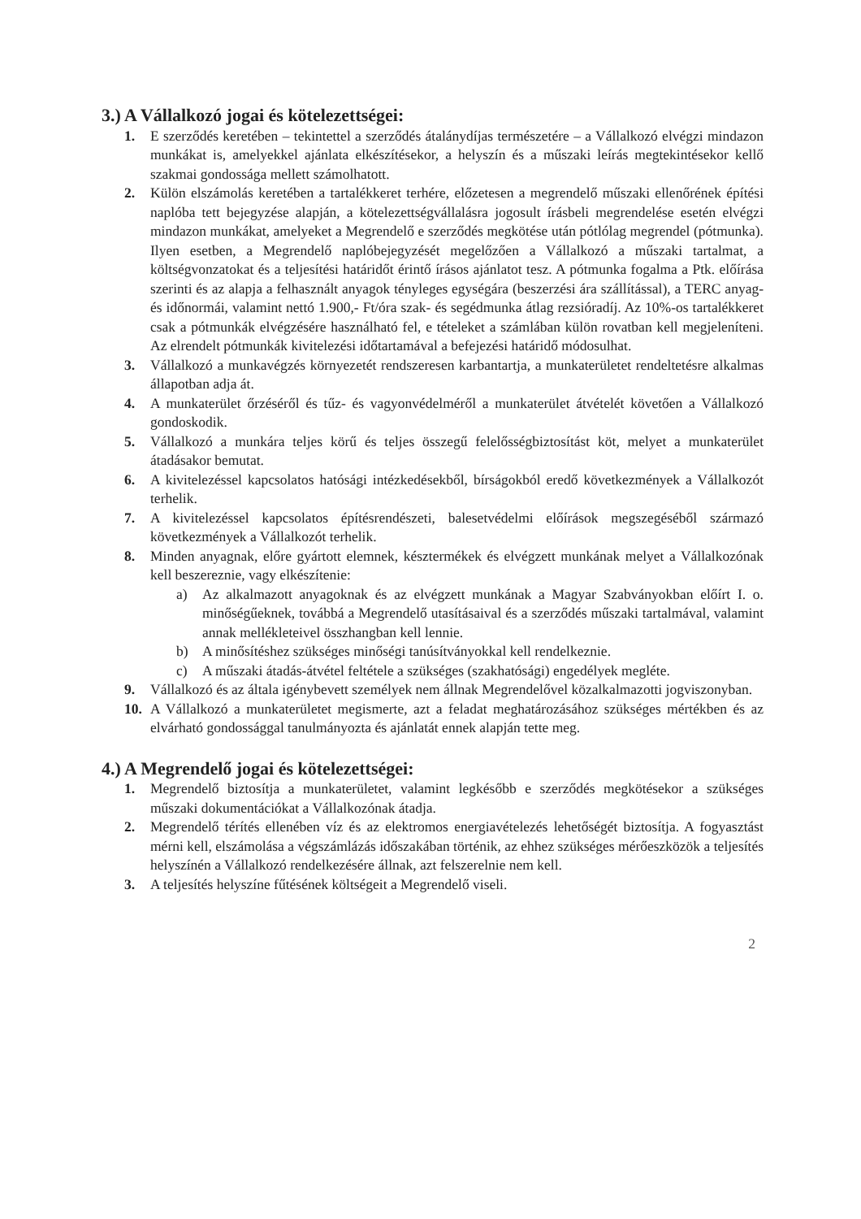3.) A Vállalkozó jogai és kötelezettségei:
1. E szerződés keretében – tekintettel a szerződés átalánydíjas természetére – a Vállalkozó elvégzi mindazon munkákat is, amelyekkel ajánlata elkészítésekor, a helyszín és a műszaki leírás megtekintésekor kellő szakmai gondossága mellett számolhatott.
2. Külön elszámolás keretében a tartalékkeret terhére, előzetesen a megrendelő műszaki ellenőrének építési naplóba tett bejegyzése alapján, a kötelezettségvállalásra jogosult írásbeli megrendelése esetén elvégzi mindazon munkákat, amelyeket a Megrendelő e szerződés megkötése után pótlólag megrendel (pótmunka). Ilyen esetben, a Megrendelő naplóbejegyzését megelőzően a Vállalkozó a műszaki tartalmat, a költségvonzatokat és a teljesítési határidőt érintő írásos ajánlatot tesz. A pótmunka fogalma a Ptk. előírása szerinti és az alapja a felhasznált anyagok tényleges egységára (beszerzési ára szállítással), a TERC anyag-és időnormái, valamint nettó 1.900,- Ft/óra szak- és segédmunka átlag rezsióradíj. Az 10%-os tartalékkeret csak a pótmunkák elvégzésére használható fel, e tételeket a számlában külön rovatban kell megjeleníteni. Az elrendelt pótmunkák kivitelezési időtartamával a befejezési határidő módosulhat.
3. Vállalkozó a munkavégzés környezetét rendszeresen karbantartja, a munkaterületet rendeltetésre alkalmas állapotban adja át.
4. A munkaterület őrzéséről és tűz- és vagyonvédelméről a munkaterület átvételét követően a Vállalkozó gondoskodik.
5. Vállalkozó a munkára teljes körű és teljes összegű felelősségbiztosítást köt, melyet a munkaterület átadásakor bemutat.
6. A kivitelezéssel kapcsolatos hatósági intézkedésekből, bírságokból eredő következmények a Vállalkozót terhelik.
7. A kivitelezéssel kapcsolatos építésrendészeti, balesetvédelmi előírások megszegéséből származó következmények a Vállalkozót terhelik.
8. Minden anyagnak, előre gyártott elemnek, késztermékek és elvégzett munkának melyet a Vállalkozónak kell beszereznie, vagy elkészítenie:
a) Az alkalmazott anyagoknak és az elvégzett munkának a Magyar Szabványokban előírt I. o. minőségűeknek, továbbá a Megrendelő utasításaival és a szerződés műszaki tartalmával, valamint annak mellékleteivel összhangban kell lennie.
b) A minősítéshez szükséges minőségi tanúsítványokkal kell rendelkeznie.
c) A műszaki átadás-átvétel feltétele a szükséges (szakhatósági) engedélyek megléte.
9. Vállalkozó és az általa igénybevett személyek nem állnak Megrendelővel közalkalmazotti jogviszonyban.
10. A Vállalkozó a munkaterületet megismerte, azt a feladat meghatározásához szükséges mértékben és az elvárható gondossággal tanulmányozta és ajánlatát ennek alapján tette meg.
4.) A Megrendelő jogai és kötelezettségei:
1. Megrendelő biztosítja a munkaterületet, valamint legkésőbb e szerződés megkötésekor a szükséges műszaki dokumentációkat a Vállalkozónak átadja.
2. Megrendelő térítés ellenében víz és az elektromos energiavételezés lehetőségét biztosítja. A fogyasztást mérni kell, elszámolása a végszámlázás időszakában történik, az ehhez szükséges mérőeszközök a teljesítés helyszínén a Vállalkozó rendelkezésére állnak, azt felszerelnie nem kell.
3. A teljesítés helyszíne fűtésének költségeit a Megrendelő viseli.
2